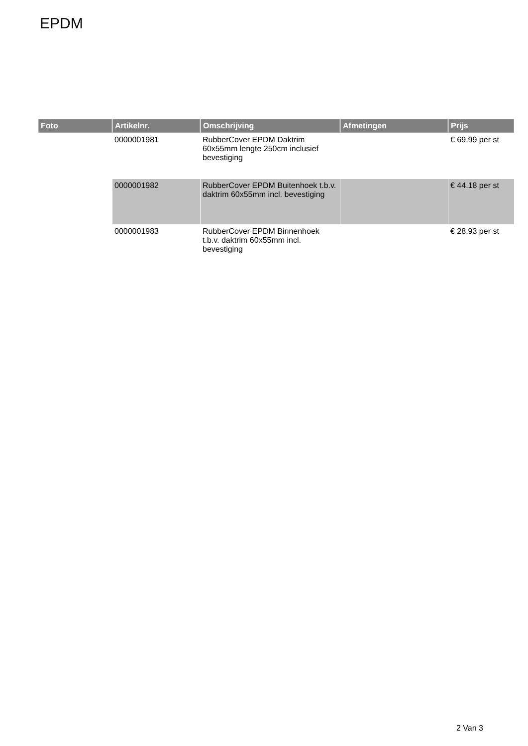EPDM
| Foto | Artikelnr. | Omschrijving | Afmetingen | Prijs |
| --- | --- | --- | --- | --- |
| | 0000001981 | RubberCover EPDM Daktrim 60x55mm lengte 250cm inclusief bevestiging | | € 69.99 per st |
| | 0000001982 | RubberCover EPDM Buitenhoek t.b.v. daktrim 60x55mm incl. bevestiging | | € 44.18 per st |
| | 0000001983 | RubberCover EPDM Binnenhoek t.b.v. daktrim 60x55mm incl. bevestiging | | € 28.93 per st |
2 Van 3